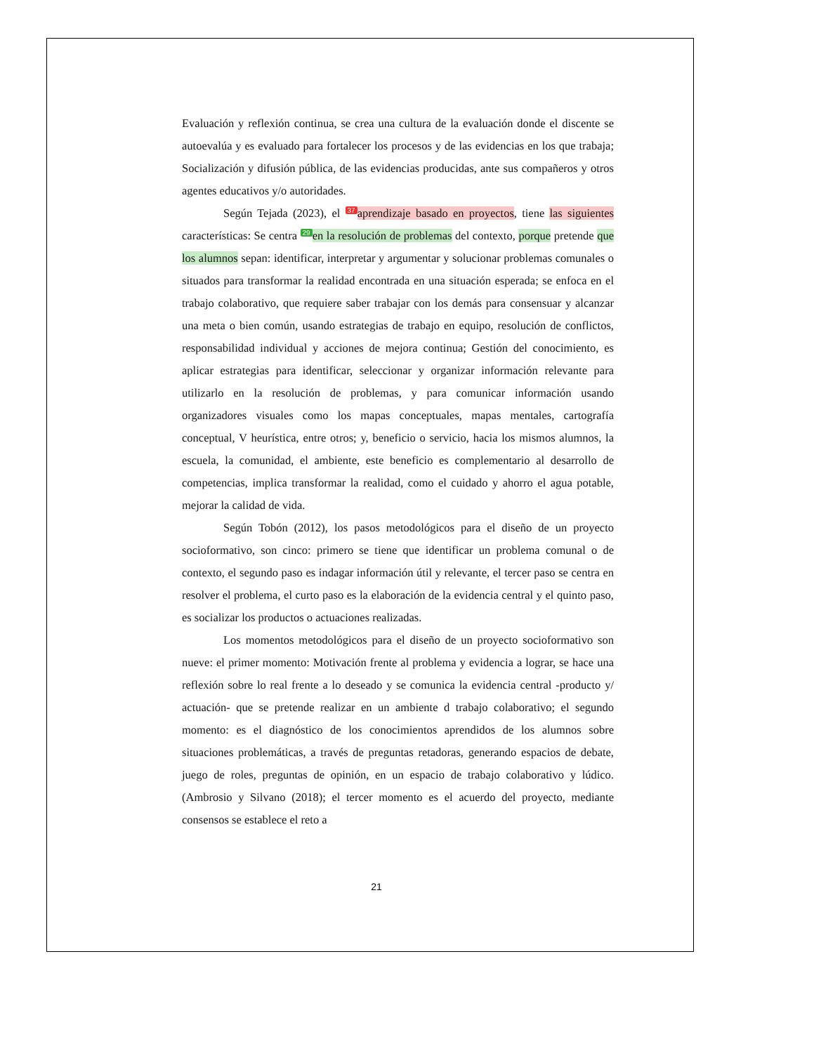Evaluación y reflexión continua, se crea una cultura de la evaluación donde el discente se autoevalúa y es evaluado para fortalecer los procesos y de las evidencias en los que trabaja; Socialización y difusión pública, de las evidencias producidas, ante sus compañeros y otros agentes educativos y/o autoridades.
Según Tejada (2023), el 37 aprendizaje basado en proyectos, tiene las siguientes características: Se centra 29 en la resolución de problemas del contexto, porque pretende que los alumnos sepan: identificar, interpretar y argumentar y solucionar problemas comunales o situados para transformar la realidad encontrada en una situación esperada; se enfoca en el trabajo colaborativo, que requiere saber trabajar con los demás para consensuar y alcanzar una meta o bien común, usando estrategias de trabajo en equipo, resolución de conflictos, responsabilidad individual y acciones de mejora continua; Gestión del conocimiento, es aplicar estrategias para identificar, seleccionar y organizar información relevante para utilizarlo en la resolución de problemas, y para comunicar información usando organizadores visuales como los mapas conceptuales, mapas mentales, cartografía conceptual, V heurística, entre otros; y, beneficio o servicio, hacia los mismos alumnos, la escuela, la comunidad, el ambiente, este beneficio es complementario al desarrollo de competencias, implica transformar la realidad, como el cuidado y ahorro el agua potable, mejorar la calidad de vida.
Según Tobón (2012), los pasos metodológicos para el diseño de un proyecto socioformativo, son cinco: primero se tiene que identificar un problema comunal o de contexto, el segundo paso es indagar información útil y relevante, el tercer paso se centra en resolver el problema, el curto paso es la elaboración de la evidencia central y el quinto paso, es socializar los productos o actuaciones realizadas.
Los momentos metodológicos para el diseño de un proyecto socioformativo son nueve: el primer momento: Motivación frente al problema y evidencia a lograr, se hace una reflexión sobre lo real frente a lo deseado y se comunica la evidencia central -producto y/ actuación- que se pretende realizar en un ambiente d trabajo colaborativo; el segundo momento: es el diagnóstico de los conocimientos aprendidos de los alumnos sobre situaciones problemáticas, a través de preguntas retadoras, generando espacios de debate, juego de roles, preguntas de opinión, en un espacio de trabajo colaborativo y lúdico. (Ambrosio y Silvano (2018); el tercer momento es el acuerdo del proyecto, mediante consensos se establece el reto a
21